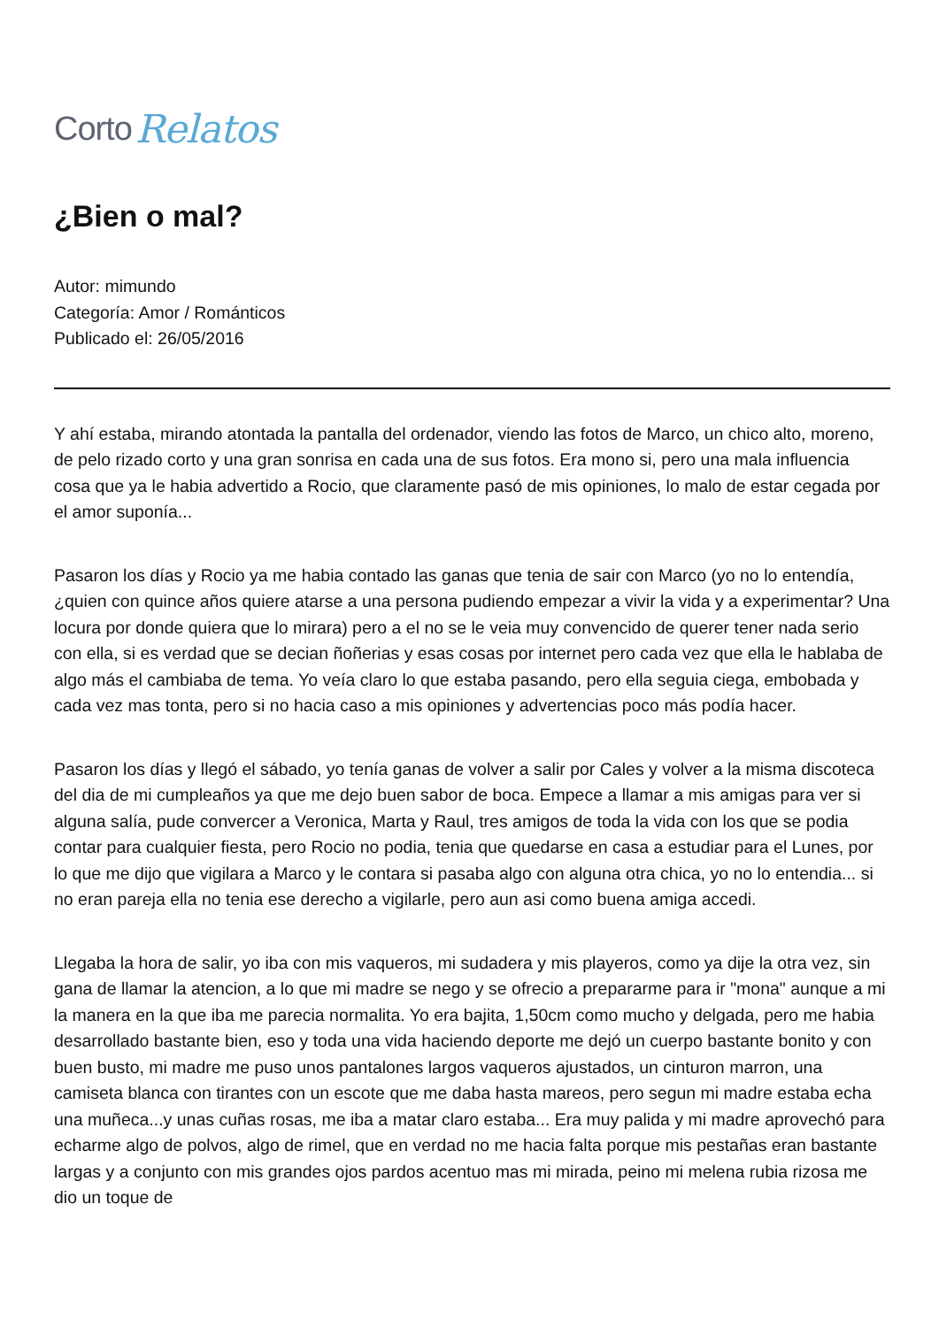Corto Relatos
¿Bien o mal?
Autor: mimundo
Categoría: Amor / Románticos
Publicado el: 26/05/2016
Y ahí estaba, mirando atontada la pantalla del ordenador, viendo las fotos de Marco, un chico alto, moreno, de pelo rizado corto y una gran sonrisa en cada una de sus fotos. Era mono si, pero una mala influencia cosa que ya le habia advertido a Rocio, que claramente pasó de mis opiniones, lo malo de estar cegada por el amor suponía...
Pasaron los días y Rocio ya me habia contado las ganas que tenia de sair con Marco (yo no lo entendía, ¿quien con quince años quiere atarse a una persona pudiendo empezar a vivir la vida y a experimentar? Una locura por donde quiera que lo mirara) pero a el no se le veia muy convencido de querer tener nada serio con ella, si es verdad que se decian ñoñerias y esas cosas por internet pero cada vez que ella le hablaba de algo más el cambiaba de tema. Yo veía claro lo que estaba pasando, pero ella seguia ciega, embobada y cada vez mas tonta, pero si no hacia caso a mis opiniones y advertencias poco más podía hacer.
Pasaron los días y llegó el sábado, yo tenía ganas de volver a salir por Cales y volver a la misma discoteca del dia de mi cumpleaños ya que me dejo buen sabor de boca. Empece a llamar a mis amigas para ver si alguna salía, pude convercer a Veronica, Marta y Raul, tres amigos de toda la vida con los que se podia contar para cualquier fiesta, pero Rocio no podia, tenia que quedarse en casa a estudiar para el Lunes, por lo que me dijo que vigilara a Marco y le contara si pasaba algo con alguna otra chica, yo no lo entendia... si no eran pareja ella no tenia ese derecho a vigilarle, pero aun asi como buena amiga accedi.
Llegaba la hora de salir, yo iba con mis vaqueros, mi sudadera y mis playeros, como ya dije la otra vez, sin gana de llamar la atencion, a lo que mi madre se nego y se ofrecio a prepararme para ir "mona" aunque a mi la manera en la que iba me parecia normalita. Yo era bajita, 1,50cm como mucho y delgada, pero me habia desarrollado bastante bien, eso y toda una vida haciendo deporte me dejó un cuerpo bastante bonito y con buen busto, mi madre me puso unos pantalones largos vaqueros ajustados, un cinturon marron, una camiseta blanca con tirantes con un escote que me daba hasta mareos, pero segun mi madre estaba echa una muñeca...y unas cuñas rosas, me iba a matar claro estaba... Era muy palida y mi madre aprovechó para echarme algo de polvos, algo de rimel, que en verdad no me hacia falta porque mis pestañas eran bastante largas y a conjunto con mis grandes ojos pardos acentuo mas mi mirada, peino mi melena rubia rizosa me dio un toque de